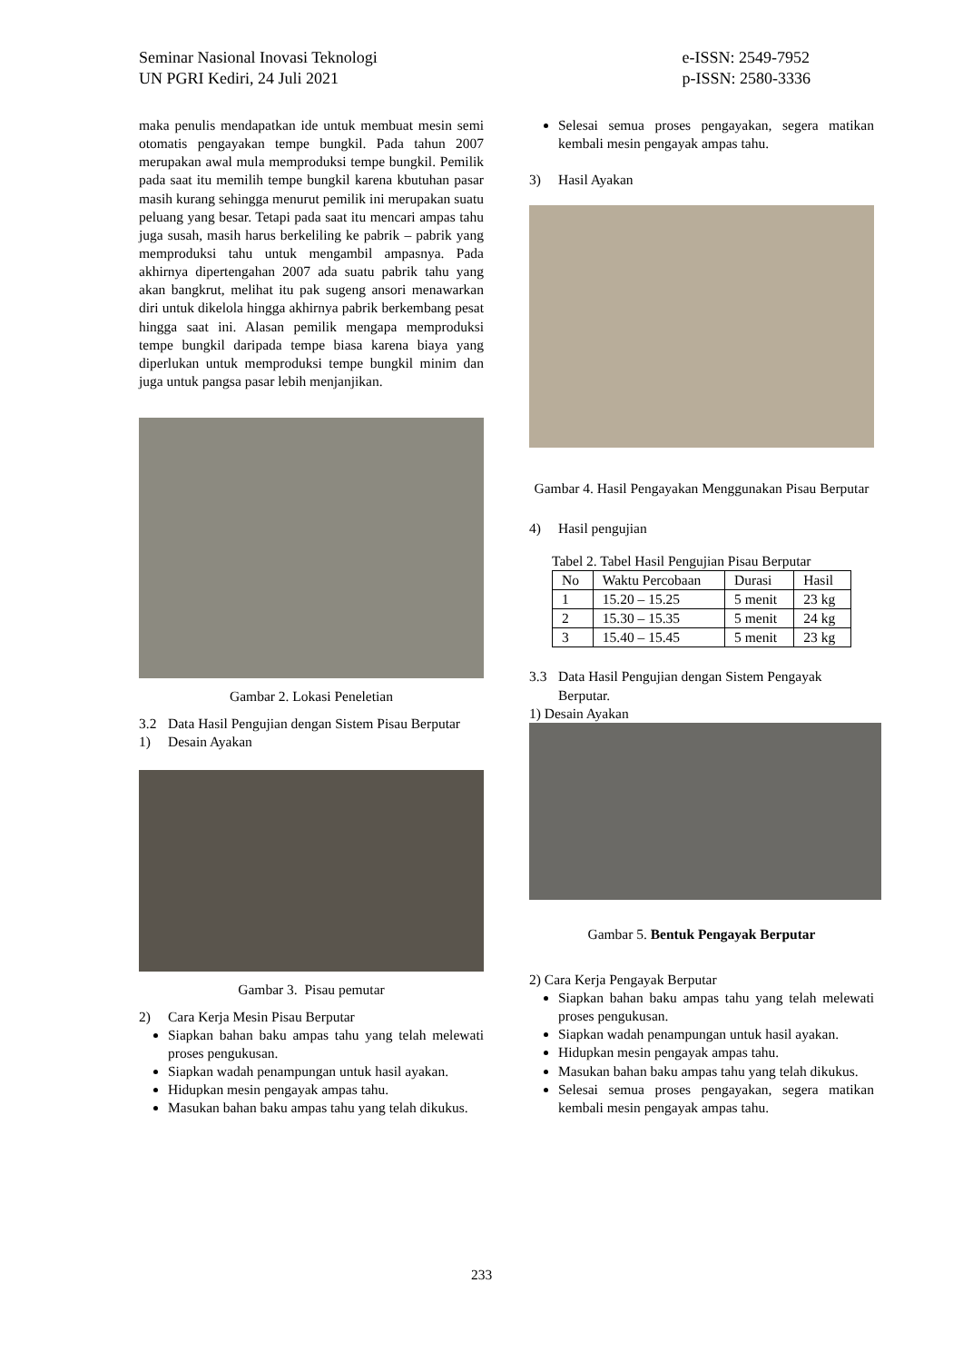Seminar Nasional Inovasi Teknologi
UN PGRI Kediri, 24 Juli 2021
e-ISSN: 2549-7952
p-ISSN: 2580-3336
maka penulis mendapatkan ide untuk membuat mesin semi otomatis pengayakan tempe bungkil. Pada tahun 2007 merupakan awal mula memproduksi tempe bungkil. Pemilik pada saat itu memilih tempe bungkil karena kbutuhan pasar masih kurang sehingga menurut pemilik ini merupakan suatu peluang yang besar. Tetapi pada saat itu mencari ampas tahu juga susah, masih harus berkeliling ke pabrik – pabrik yang memproduksi tahu untuk mengambil ampasnya. Pada akhirnya dipertengahan 2007 ada suatu pabrik tahu yang akan bangkrut, melihat itu pak sugeng ansori menawarkan diri untuk dikelola hingga akhirnya pabrik berkembang pesat hingga saat ini. Alasan pemilik mengapa memproduksi tempe bungkil daripada tempe biasa karena biaya yang diperlukan untuk memproduksi tempe bungkil minim dan juga untuk pangsa pasar lebih menjanjikan.
Gambar 2. Lokasi Peneletian
3.2 Data Hasil Pengujian dengan Sistem Pisau Berputar
1) Desain Ayakan
Gambar 3. Pisau pemutar
2) Cara Kerja Mesin Pisau Berputar
Siapkan bahan baku ampas tahu yang telah melewati proses pengukusan.
Siapkan wadah penampungan untuk hasil ayakan.
Hidupkan mesin pengayak ampas tahu.
Masukan bahan baku ampas tahu yang telah dikukus.
Selesai semua proses pengayakan, segera matikan kembali mesin pengayak ampas tahu.
3) Hasil Ayakan
Gambar 4. Hasil Pengayakan Menggunakan Pisau Berputar
4) Hasil pengujian
Tabel 2. Tabel Hasil Pengujian Pisau Berputar
| No | Waktu Percobaan | Durasi | Hasil |
| 1 | 15.20 – 15.25 | 5 menit | 23 kg |
| 2 | 15.30 – 15.35 | 5 menit | 24 kg |
| 3 | 15.40 – 15.45 | 5 menit | 23 kg |
3.3 Data Hasil Pengujian dengan Sistem Pengayak Berputar.
1) Desain Ayakan
Gambar 5. Bentuk Pengayak Berputar
2) Cara Kerja Pengayak Berputar
Siapkan bahan baku ampas tahu yang telah melewati proses pengukusan.
Siapkan wadah penampungan untuk hasil ayakan.
Hidupkan mesin pengayak ampas tahu.
Masukan bahan baku ampas tahu yang telah dikukus.
Selesai semua proses pengayakan, segera matikan kembali mesin pengayak ampas tahu.
233